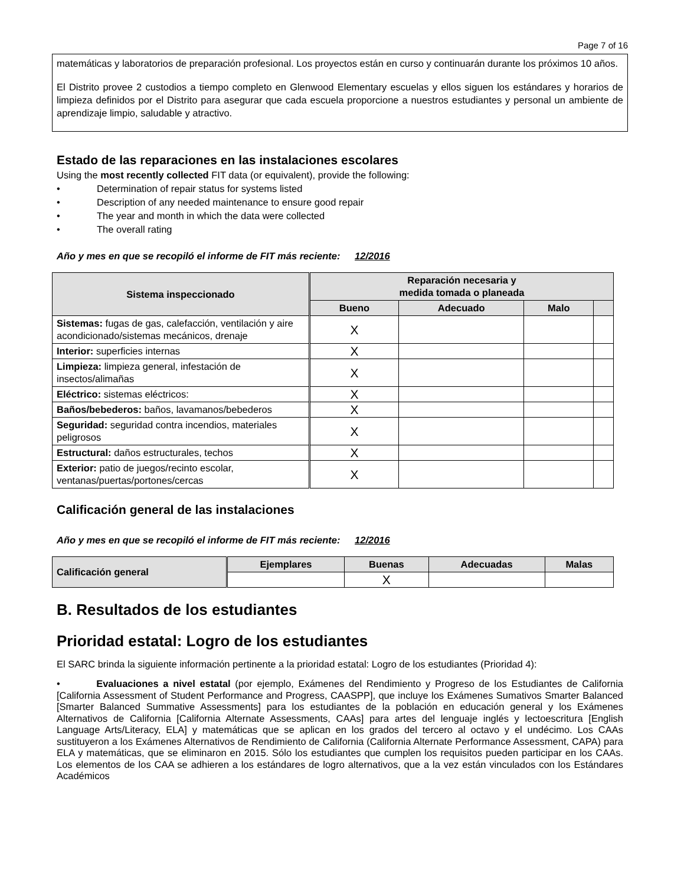Page 7 of 16
matemáticas y laboratorios de preparación profesional. Los proyectos están en curso y continuarán durante los próximos 10 años.
El Distrito provee 2 custodios a tiempo completo en Glenwood Elementary escuelas y ellos siguen los estándares y horarios de limpieza definidos por el Distrito para asegurar que cada escuela proporcione a nuestros estudiantes y personal un ambiente de aprendizaje limpio, saludable y atractivo.
Estado de las reparaciones en las instalaciones escolares
Using the most recently collected FIT data (or equivalent), provide the following:
• Determination of repair status for systems listed
• Description of any needed maintenance to ensure good repair
• The year and month in which the data were collected
• The overall rating
Año y mes en que se recopiló el informe de FIT más reciente: 12/2016
| Sistema inspeccionado | Reparación necesaria y medida tomada o planeada | | | |
| --- | --- | --- | --- | --- |
| | Bueno | Adecuado | Malo | |
| Sistemas: fugas de gas, calefacción, ventilación y aire acondicionado/sistemas mecánicos, drenaje | X | | | |
| Interior: superficies internas | X | | | |
| Limpieza: limpieza general, infestación de insectos/alimañas | X | | | |
| Eléctrico: sistemas eléctricos: | X | | | |
| Baños/bebederos: baños, lavamanos/bebederos | X | | | |
| Seguridad: seguridad contra incendios, materiales peligrosos | X | | | |
| Estructural: daños estructurales, techos | X | | | |
| Exterior: patio de juegos/recinto escolar, ventanas/puertas/portones/cercas | X | | | |
Calificación general de las instalaciones
Año y mes en que se recopiló el informe de FIT más reciente: 12/2016
| Calificación general | Ejemplares | Buenas | Adecuadas | Malas |
| --- | --- | --- | --- | --- |
| | | X | | |
B. Resultados de los estudiantes
Prioridad estatal: Logro de los estudiantes
El SARC brinda la siguiente información pertinente a la prioridad estatal: Logro de los estudiantes (Prioridad 4):
• Evaluaciones a nivel estatal (por ejemplo, Exámenes del Rendimiento y Progreso de los Estudiantes de California [California Assessment of Student Performance and Progress, CAASPP], que incluye los Exámenes Sumativos Smarter Balanced [Smarter Balanced Summative Assessments] para los estudiantes de la población en educación general y los Exámenes Alternativos de California [California Alternate Assessments, CAAs] para artes del lenguaje inglés y lectoescritura [English Language Arts/Literacy, ELA] y matemáticas que se aplican en los grados del tercero al octavo y el undécimo. Los CAAs sustituyeron a los Exámenes Alternativos de Rendimiento de California (California Alternate Performance Assessment, CAPA) para ELA y matemáticas, que se eliminaron en 2015. Sólo los estudiantes que cumplen los requisitos pueden participar en los CAAs. Los elementos de los CAA se adhieren a los estándares de logro alternativos, que a la vez están vinculados con los Estándares Académicos